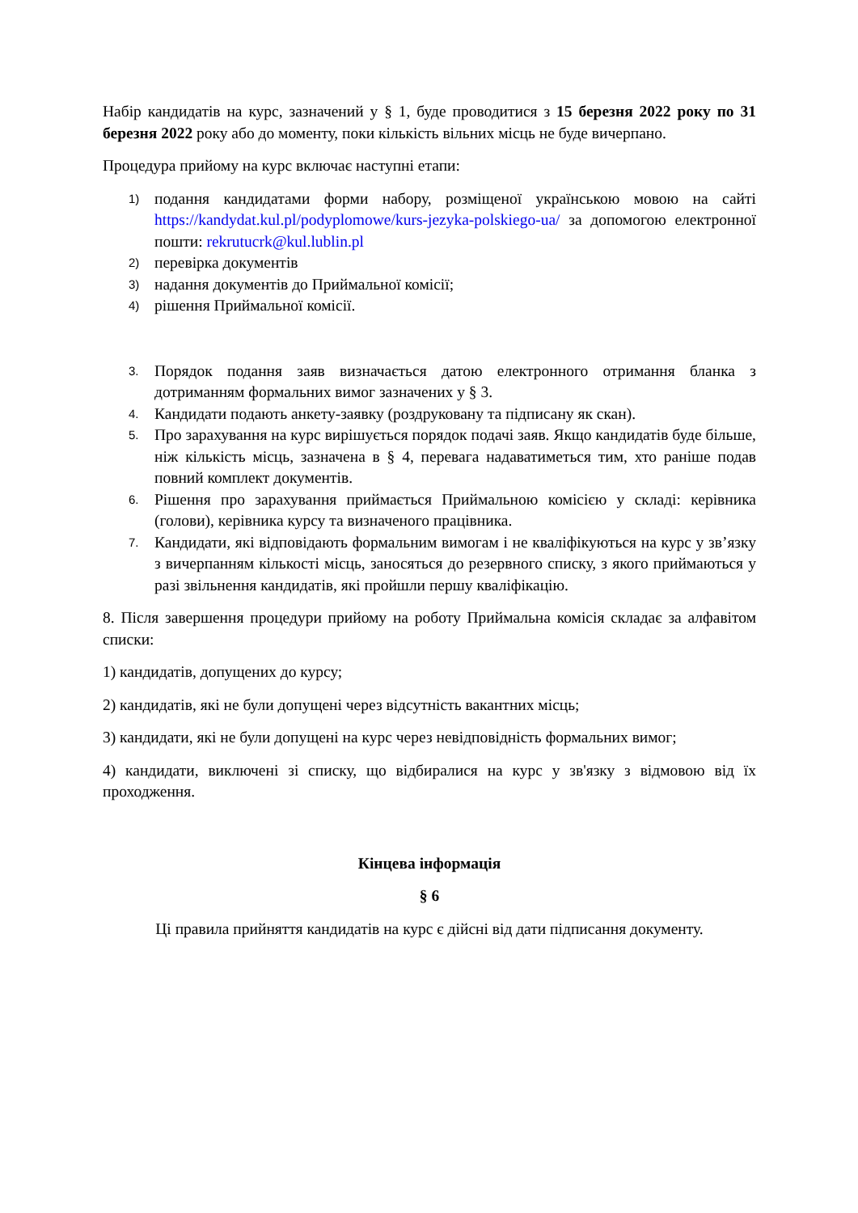Набір кандидатів на курс, зазначений у § 1, буде проводитися з 15 березня 2022 року по 31 березня 2022 року або до моменту, поки кількість вільних місць не буде вичерпано.
Процедура прийому на курс включає наступні етапи:
1) подання кандидатами форми набору, розміщеної українською мовою на сайті https://kandydat.kul.pl/podyplomowe/kurs-jezyka-polskiego-ua/ за допомогою електронної пошти: rekrutucrk@kul.lublin.pl
2) перевірка документів
3) надання документів до Приймальної комісії;
4) рішення Приймальної комісії.
3. Порядок подання заяв визначається датою електронного отримання бланка з дотриманням формальних вимог зазначених у § 3.
4. Кандидати подають анкету-заявку (роздруковану та підписану як скан).
5. Про зарахування на курс вирішується порядок подачі заяв. Якщо кандидатів буде більше, ніж кількість місць, зазначена в § 4, перевага надаватиметься тим, хто раніше подав повний комплект документів.
6. Рішення про зарахування приймається Приймальною комісією у складі: керівника (голови), керівника курсу та визначеного працівника.
7. Кандидати, які відповідають формальним вимогам і не кваліфікуються на курс у зв’язку з вичерпанням кількості місць, заносяться до резервного списку, з якого приймаються у разі звільнення кандидатів, які пройшли першу кваліфікацію.
8. Після завершення процедури прийому на роботу Приймальна комісія складає за алфавітом списки:
1) кандидатів, допущених до курсу;
2) кандидатів, які не були допущені через відсутність вакантних місць;
3) кандидати, які не були допущені на курс через невідповідність формальних вимог;
4) кандидати, виключені зі списку, що відбиралися на курс у зв'язку з відмовою від їх проходження.
Кінцева інформація
§ 6
Ці правила прийняття кандидатів на курс є дійсні від дати підписання документу.